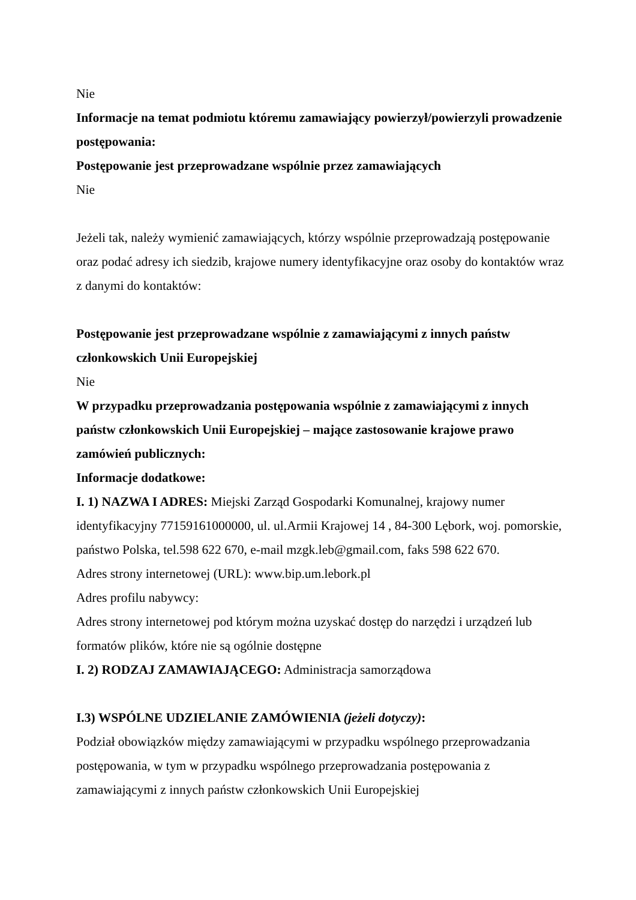Nie
Informacje na temat podmiotu któremu zamawiający powierzył/powierzyli prowadzenie postępowania:
Postępowanie jest przeprowadzane wspólnie przez zamawiających
Nie
Jeżeli tak, należy wymienić zamawiających, którzy wspólnie przeprowadzają postępowanie oraz podać adresy ich siedzib, krajowe numery identyfikacyjne oraz osoby do kontaktów wraz z danymi do kontaktów:
Postępowanie jest przeprowadzane wspólnie z zamawiającymi z innych państw członkowskich Unii Europejskiej
Nie
W przypadku przeprowadzania postępowania wspólnie z zamawiającymi z innych państw członkowskich Unii Europejskiej – mające zastosowanie krajowe prawo zamówień publicznych:
Informacje dodatkowe:
I. 1) NAZWA I ADRES: Miejski Zarząd Gospodarki Komunalnej, krajowy numer identyfikacyjny 77159161000000, ul. ul.Armii Krajowej 14 , 84-300 Lębork, woj. pomorskie, państwo Polska, tel.598 622 670, e-mail mzgk.leb@gmail.com, faks 598 622 670.
Adres strony internetowej (URL): www.bip.um.lebork.pl
Adres profilu nabywcy:
Adres strony internetowej pod którym można uzyskać dostęp do narzędzi i urządzeń lub formatów plików, które nie są ogólnie dostępne
I. 2) RODZAJ ZAMAWIAJĄCEGO: Administracja samorządowa
I.3) WSPÓLNE UDZIELANIE ZAMÓWIENIA (jeżeli dotyczy):
Podział obowiązków między zamawiającymi w przypadku wspólnego przeprowadzania postępowania, w tym w przypadku wspólnego przeprowadzania postępowania z zamawiającymi z innych państw członkowskich Unii Europejskiej